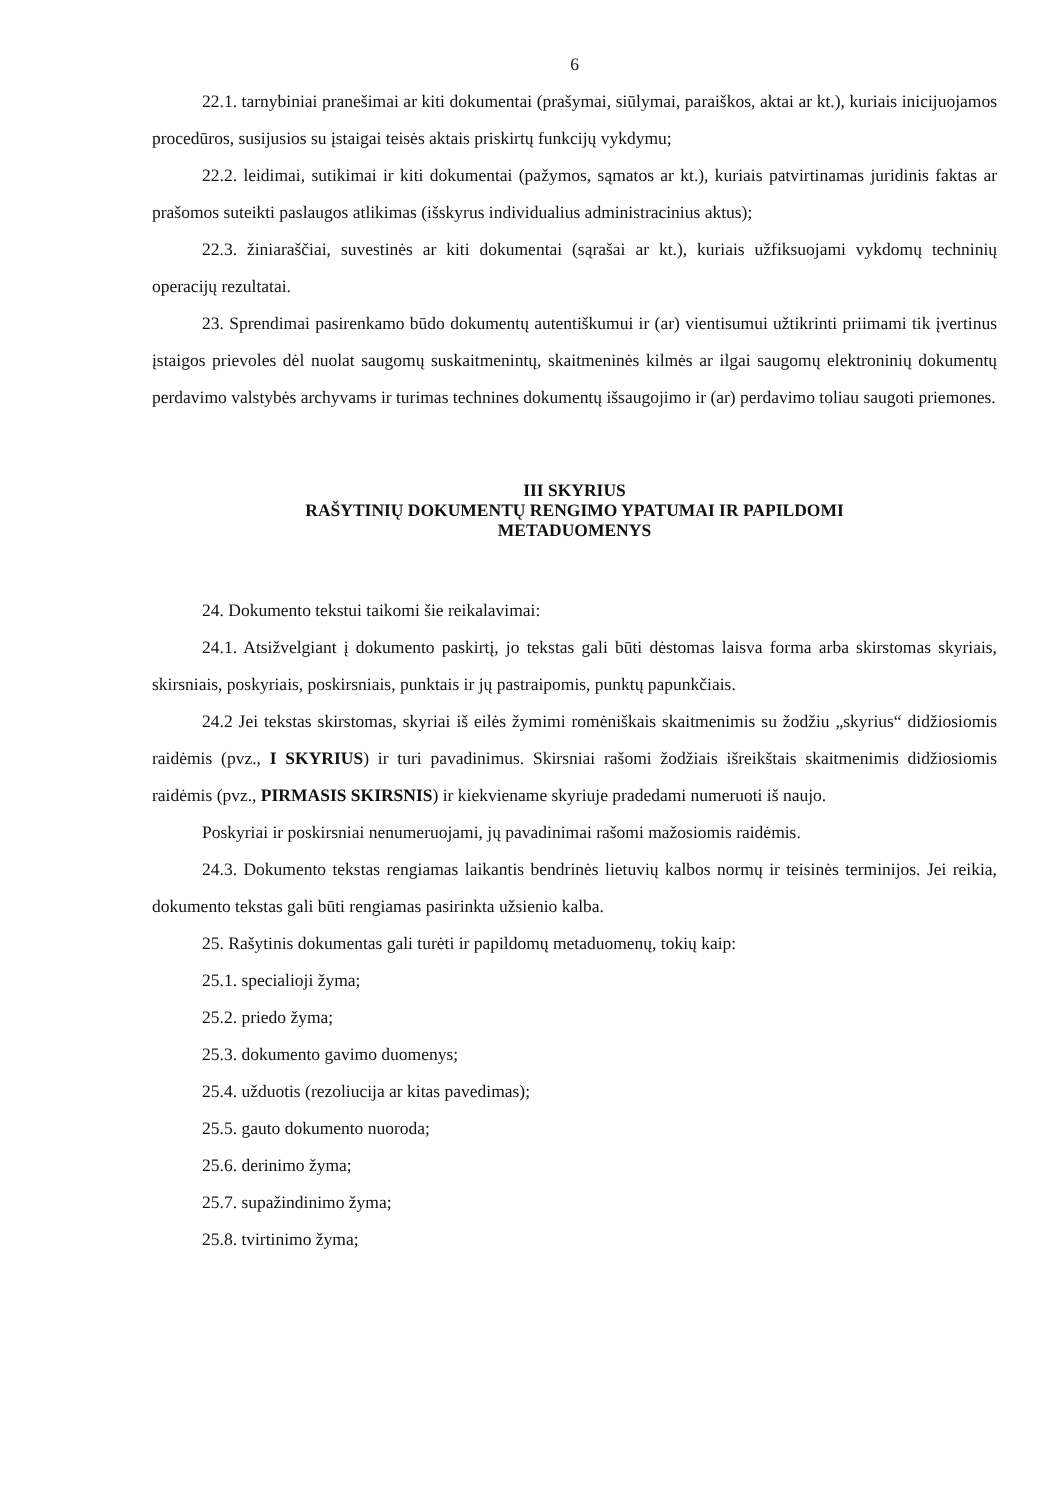6
22.1. tarnybiniai pranešimai ar kiti dokumentai (prašymai, siūlymai, paraiškos, aktai ar kt.), kuriais inicijuojamos procedūros, susijusios su įstaigai teisės aktais priskirtų funkcijų vykdymu;
22.2. leidimai, sutikimai ir kiti dokumentai (pažymos, sąmatos ar kt.), kuriais patvirtinamas juridinis faktas ar prašomos suteikti paslaugos atlikimas (išskyrus individualius administracinius aktus);
22.3. žiniaraščiai, suvestinės ar kiti dokumentai (sąrašai ar kt.), kuriais užfiksuojami vykdomų techninių operacijų rezultatai.
23. Sprendimai pasirenkamo būdo dokumentų autentiškumui ir (ar) vientisumui užtikrinti priimami tik įvertinus įstaigos prievoles dėl nuolat saugomų suskaitmenintų, skaitmeninės kilmės ar ilgai saugomų elektroninių dokumentų perdavimo valstybės archyvams ir turimas technines dokumentų išsaugojimo ir (ar) perdavimo toliau saugoti priemones.
III SKYRIUS
RAŠYTINIŲ DOKUMENTŲ RENGIMO YPATUMAI IR PAPILDOMI
METADUOMENYS
24. Dokumento tekstui taikomi šie reikalavimai:
24.1. Atsižvelgiant į dokumento paskirtį, jo tekstas gali būti dėstomas laisva forma arba skirstomas skyriais, skirsniais, poskyriais, poskirsniais, punktais ir jų pastraipomis, punktų papunkčiais.
24.2 Jei tekstas skirstomas, skyriai iš eilės žymimi romėniškais skaitmenimis su žodžiu „skyrius“ didžiosiomis raidėmis (pvz., I SKYRIUS) ir turi pavadinimus. Skirsniai rašomi žodžiais išreikštais skaitmenimis didžiosiomis raidėmis (pvz., PIRMASIS SKIRSNIS) ir kiekviename skyriuje pradedami numeruoti iš naujo.
Poskyriai ir poskirsniai nenumeruojami, jų pavadinimai rašomi mažosiomis raidėmis.
24.3. Dokumento tekstas rengiamas laikantis bendrinės lietuvių kalbos normų ir teisinės terminijos. Jei reikia, dokumento tekstas gali būti rengiamas pasirinkta užsienio kalba.
25. Rašytinis dokumentas gali turėti ir papildomų metaduomenų, tokių kaip:
25.1. specialioji žyma;
25.2. priedo žyma;
25.3. dokumento gavimo duomenys;
25.4. užduotis (rezoliucija ar kitas pavedimas);
25.5. gauto dokumento nuoroda;
25.6. derinimo žyma;
25.7. supažindinimo žyma;
25.8. tvirtinimo žyma;